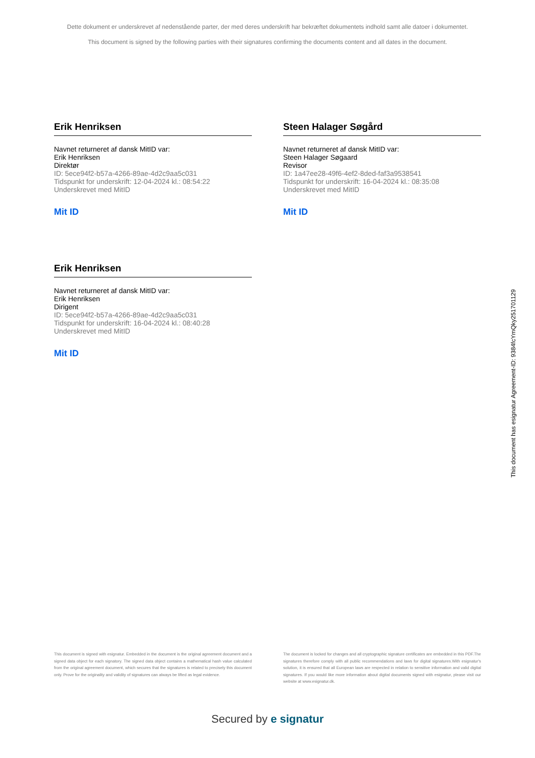Dette dokument er underskrevet af nedenstående parter, der med deres underskrift har bekræftet dokumentets indhold samt alle datoer i dokumentet.
This document is signed by the following parties with their signatures confirming the documents content and all dates in the document.
Erik Henriksen
Navnet returneret af dansk MitID var:
Erik Henriksen
Direktør
ID: 5ece94f2-b57a-4266-89ae-4d2c9aa5c031
Tidspunkt for underskrift: 12-04-2024 kl.: 08:54:22
Underskrevet med MitID
Mit ID
Steen Halager Søgård
Navnet returneret af dansk MitID var:
Steen Halager Søgaard
Revisor
ID: 1a47ee28-49f6-4ef2-8ded-faf3a9538541
Tidspunkt for underskrift: 16-04-2024 kl.: 08:35:08
Underskrevet med MitID
Mit ID
Erik Henriksen
Navnet returneret af dansk MitID var:
Erik Henriksen
Dirigent
ID: 5ece94f2-b57a-4266-89ae-4d2c9aa5c031
Tidspunkt for underskrift: 16-04-2024 kl.: 08:40:28
Underskrevet med MitID
Mit ID
This document has esignatur Agreement-ID: 9384fcYmQky251701129
This document is signed with esignatur. Embedded in the document is the original agreement document and a signed data object for each signatory. The signed data object contains a mathematical hash value calculated from the original agreement document, which secures that the signatures is related to precisely this document only. Prove for the originality and validity of signatures can always be lifted as legal evidence.
The document is locked for changes and all cryptographic signature certificates are embedded in this PDF.The signatures therefore comply with all public recommendations and laws for digital signatures.With esignatur's solution, it is ensured that all European laws are respected in relation to sensitive information and valid digital signatures. If you would like more information about digital documents signed with esignatur, please visit our website at www.esignatur.dk.
Secured by e signatur